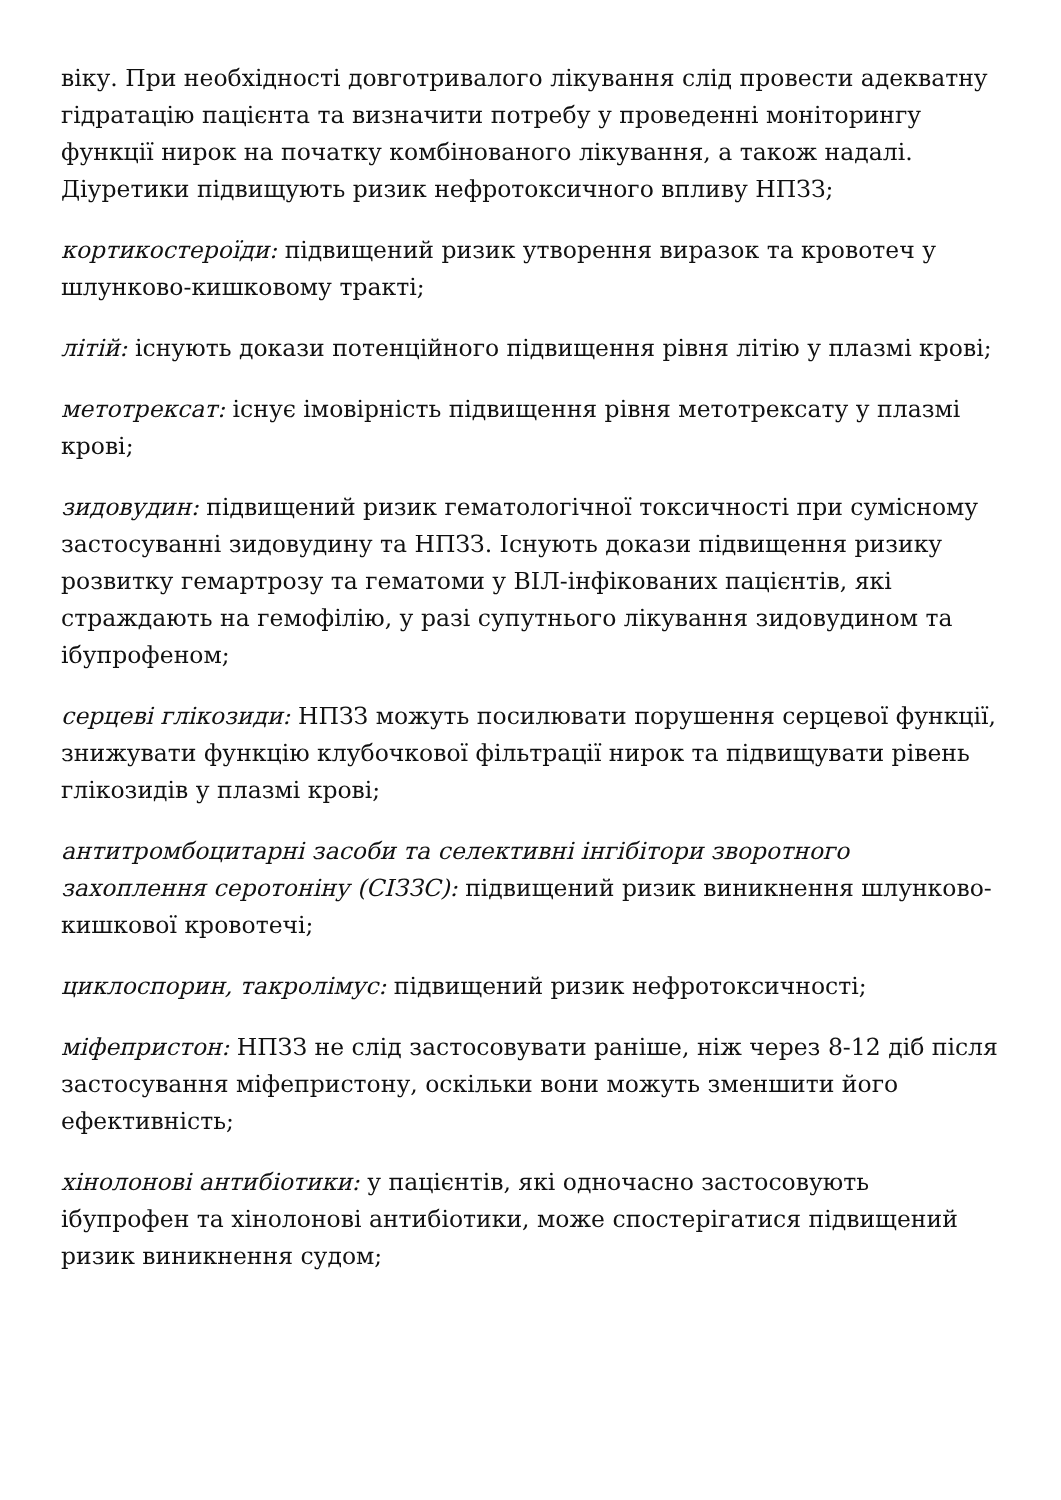віку. При необхідності довготривалого лікування слід провести адекватну гідратацію пацієнта та визначити потребу у проведенні моніторингу функції нирок на початку комбінованого лікування, а також надалі. Діуретики підвищують ризик нефротоксичного впливу НПЗЗ;
кортикостероїди: підвищений ризик утворення виразок та кровотеч у шлунково-кишковому тракті;
літій: існують докази потенційного підвищення рівня літію у плазмі крові;
метотрексат: існує імовірність підвищення рівня метотрексату у плазмі крові;
зидовудин: підвищений ризик гематологічної токсичності при сумісному застосуванні зидовудину та НПЗЗ. Існують докази підвищення ризику розвитку гемартрозу та гематоми у ВІЛ-інфікованих пацієнтів, які страждають на гемофілію, у разі супутнього лікування зидовудином та ібупрофеном;
серцеві глікозиди: НПЗЗ можуть посилювати порушення серцевої функції, знижувати функцію клубочкової фільтрації нирок та підвищувати рівень глікозидів у плазмі крові;
антитромбоцитарні засоби та селективні інгібітори зворотного захоплення серотоніну (СІЗЗС): підвищений ризик виникнення шлунково-кишкової кровотечі;
циклоспорин, такролімус: підвищений ризик нефротоксичності;
міфепристон: НПЗЗ не слід застосовувати раніше, ніж через 8-12 діб після застосування міфепристону, оскільки вони можуть зменшити його ефективність;
хінолонові антибіотики: у пацієнтів, які одночасно застосовують ібупрофен та хінолонові антибіотики, може спостерігатися підвищений ризик виникнення судом;